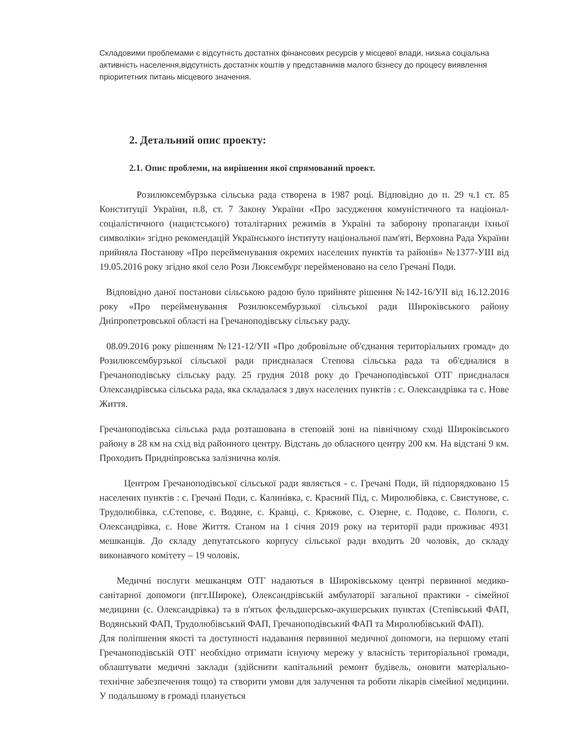Складовими проблемами є відсутність достатніх фінансових ресурсів у місцевої влади, низька соціальна активність населення,відсутність достатніх коштів у представників малого бізнесу до процесу виявлення пріоритетних питань місцевого значення.
2. Детальний опис проекту:
2.1. Опис проблеми, на вирішення якої спрямований проект.
Розилюксембурзька сільська рада створена в 1987 році. Відповідно до п. 29 ч.1 ст. 85 Конституції України, п.8, ст. 7 Закону України «Про засудження комуністичного та націонал-соціалістичного (нацистського) тоталітарних режимів в Україні та заборону пропаганди їхньої символіки» згідно рекомендацій Українського інституту національної пам'яті, Верховна Рада України прийняла Постанову «Про перейменування окремих населених пунктів та районів» №1377-УІІІ від 19.05.2016 року згідно якої село Рози Люксембург перейменовано на село Гречані Поди.
Відповідно даної постанови сільською радою було прийняте рішення №142-16/УІІ від 16.12.2016 року «Про перейменування Розилюксембурзької сільської ради Широківського району Дніпропетровської області на Гречаноподівську сільську раду.
08.09.2016 року рішенням №121-12/УІІ «Про добровільне об'єднання територіальних громад» до Розилюксембурзької сільської ради приєдналася Степова сільська рада та об'єдналися в Гречаноподівську сільську раду. 25 грудня 2018 року до Гречаноподівської ОТГ приєдналася Олександрівська сільська рада, яка складалася з двух населених пунктів : с. Олександрівка та с. Нове Життя.
Гречаноподівська сільська рада розташована в степовій зоні на північному сході Широківського району в 28 км на схід від районного центру. Відстань до обласного центру 200 км. На відстані 9 км. Проходить Придніпровська залізнична колія.
Центром Гречаноподівської сільської ради являється - с. Гречані Поди, їй підпорядковано 15 населених пунктів : с. Гречані Поди, с. Калинівка, с. Красний Під, с. Миролюбівка, с. Свистунове, с. Трудолюбівка, с.Степове, с. Водяне, с. Кравці, с. Кряжове, с. Озерне, с. Подове, с. Пологи, с. Олександрівка, с. Нове Життя. Станом на 1 січня 2019 року на території ради проживає 4931 мешканців. До складу депутатського корпусу сільської ради входить 20 чоловік, до складу виконавчого комітету – 19 чоловік.
Медичні послуги мешканцям ОТГ надаються в Широківському центрі первинної медико-санітарної допомоги (пгт.Широке), Олександрівській амбулаторії загальної практики - сімейної медицини (с. Олександрівка) та в п'ятьох фельдшерсько-акушерських пунктах (Степівський ФАП, Водянський ФАП, Трудолюбівський ФАП, Гречаноподівський ФАП та Миролюбівський ФАП).
Для поліпшення якості та доступності надавання первинної медичної допомоги, на першому етапі Гречаноподівській ОТГ необхідно отримати існуючу мережу у власність територіальної громади, облаштувати медичні заклади (здійснити капітальний ремонт будівель, оновити матеріально-технічне забезпечення тощо) та створити умови для залучення та роботи лікарів сімейної медицини. У подальшому в громаді планується